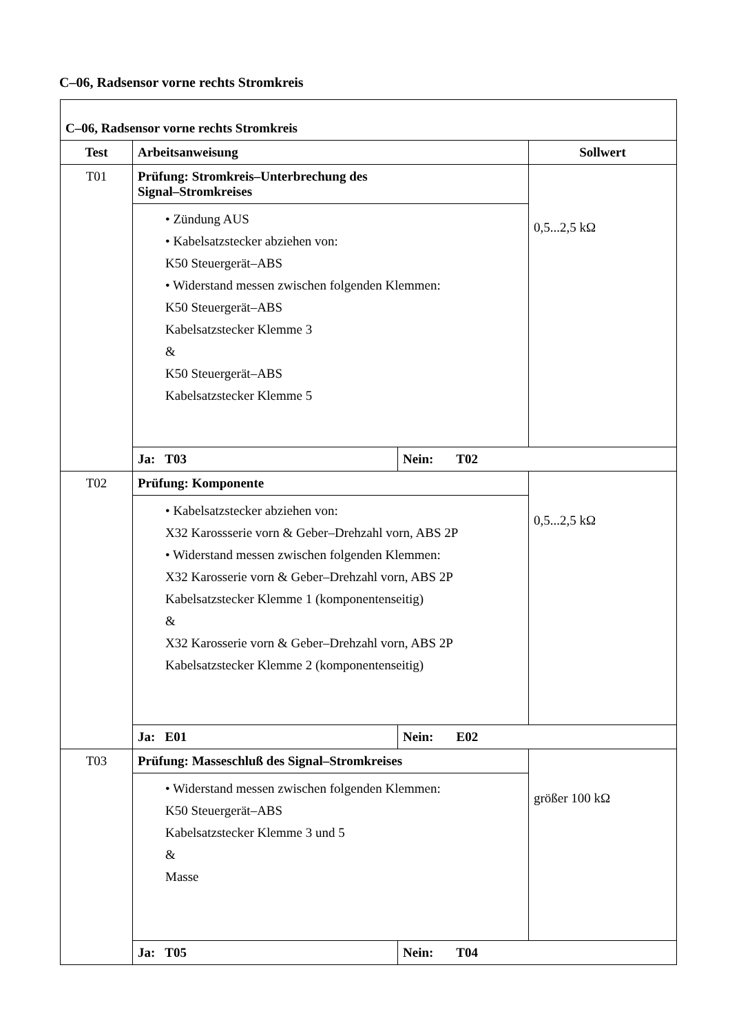C–06, Radsensor vorne rechts Stromkreis
| C–06, Radsensor vorne rechts Stromkreis | | | |
| --- | --- | --- | --- |
| Test | Arbeitsanweisung | | Sollwert |
| T01 | Prüfung: Stromkreis–Unterbrechung des Signal–Stromkreises | | 0,5...2,5 kΩ |
| | • Zündung AUS • Kabelsatzstecker abziehen von: K50 Steuergerät–ABS • Widerstand messen zwischen folgenden Klemmen: K50 Steuergerät–ABS Kabelsatzstecker Klemme 3 & K50 Steuergerät–ABS Kabelsatzstecker Klemme 5 | | |
| | Ja: T03 | Nein: T02 | |
| T02 | Prüfung: Komponente | | 0,5...2,5 kΩ |
| | • Kabelsatzstecker abziehen von: X32 Karossserie vorn & Geber–Drehzahl vorn, ABS 2P • Widerstand messen zwischen folgenden Klemmen: X32 Karosserie vorn & Geber–Drehzahl vorn, ABS 2P Kabelsatzstecker Klemme 1 (komponentenseitig) & X32 Karosserie vorn & Geber–Drehzahl vorn, ABS 2P Kabelsatzstecker Klemme 2 (komponentenseitig) | | |
| | Ja: E01 | Nein: E02 | |
| T03 | Prüfung: Masseschluß des Signal–Stromkreises | | größer 100 kΩ |
| | • Widerstand messen zwischen folgenden Klemmen: K50 Steuergerät–ABS Kabelsatzstecker Klemme 3 und 5 & Masse | | |
| | Ja: T05 | Nein: T04 | |